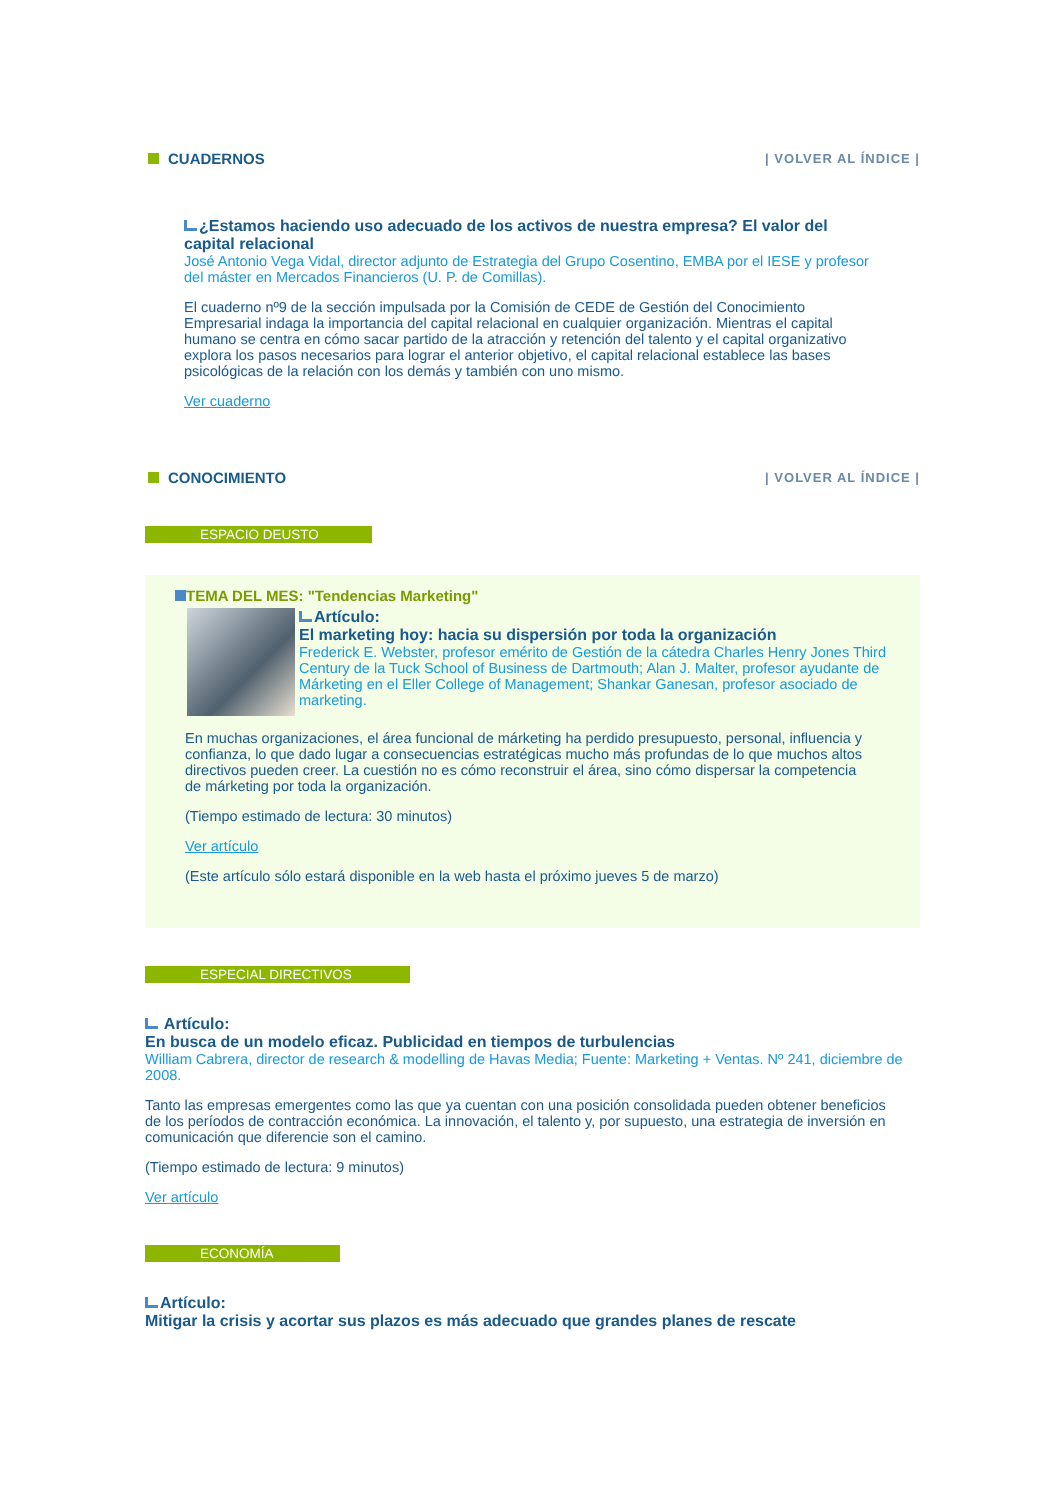CUADERNOS | VOLVER AL ÍNDICE |
¿Estamos haciendo uso adecuado de los activos de nuestra empresa? El valor del capital relacional
José Antonio Vega Vidal, director adjunto de Estrategia del Grupo Cosentino, EMBA por el IESE y profesor del máster en Mercados Financieros (U. P. de Comillas).
El cuaderno nº9 de la sección impulsada por la Comisión de CEDE de Gestión del Conocimiento Empresarial indaga la importancia del capital relacional en cualquier organización. Mientras el capital humano se centra en cómo sacar partido de la atracción y retención del talento y el capital organizativo explora los pasos necesarios para lograr el anterior objetivo, el capital relacional establece las bases psicológicas de la relación con los demás y también con uno mismo.
Ver cuaderno
CONOCIMIENTO | VOLVER AL ÍNDICE |
ESPACIO DEUSTO
TEMA DEL MES: "Tendencias Marketing"
Artículo:
El marketing hoy: hacia su dispersión por toda la organización
Frederick E. Webster, profesor emérito de Gestión de la cátedra Charles Henry Jones Third Century de la Tuck School of Business de Dartmouth; Alan J. Malter, profesor ayudante de Márketing en el Eller College of Management; Shankar Ganesan, profesor asociado de marketing.
En muchas organizaciones, el área funcional de márketing ha perdido presupuesto, personal, influencia y confianza, lo que dado lugar a consecuencias estratégicas mucho más profundas de lo que muchos altos directivos pueden creer. La cuestión no es cómo reconstruir el área, sino cómo dispersar la competencia de márketing por toda la organización.
(Tiempo estimado de lectura: 30 minutos)
Ver artículo
(Este artículo sólo estará disponible en la web hasta el próximo jueves 5 de marzo)
ESPECIAL DIRECTIVOS
Artículo:
En busca de un modelo eficaz. Publicidad en tiempos de turbulencias
William Cabrera, director de research & modelling de Havas Media; Fuente: Marketing + Ventas. Nº 241, diciembre de 2008.
Tanto las empresas emergentes como las que ya cuentan con una posición consolidada pueden obtener beneficios de los períodos de contracción económica. La innovación, el talento y, por supuesto, una estrategia de inversión en comunicación que diferencie son el camino.
(Tiempo estimado de lectura: 9 minutos)
Ver artículo
ECONOMÍA
Artículo:
Mitigar la crisis y acortar sus plazos es más adecuado que grandes planes de rescate